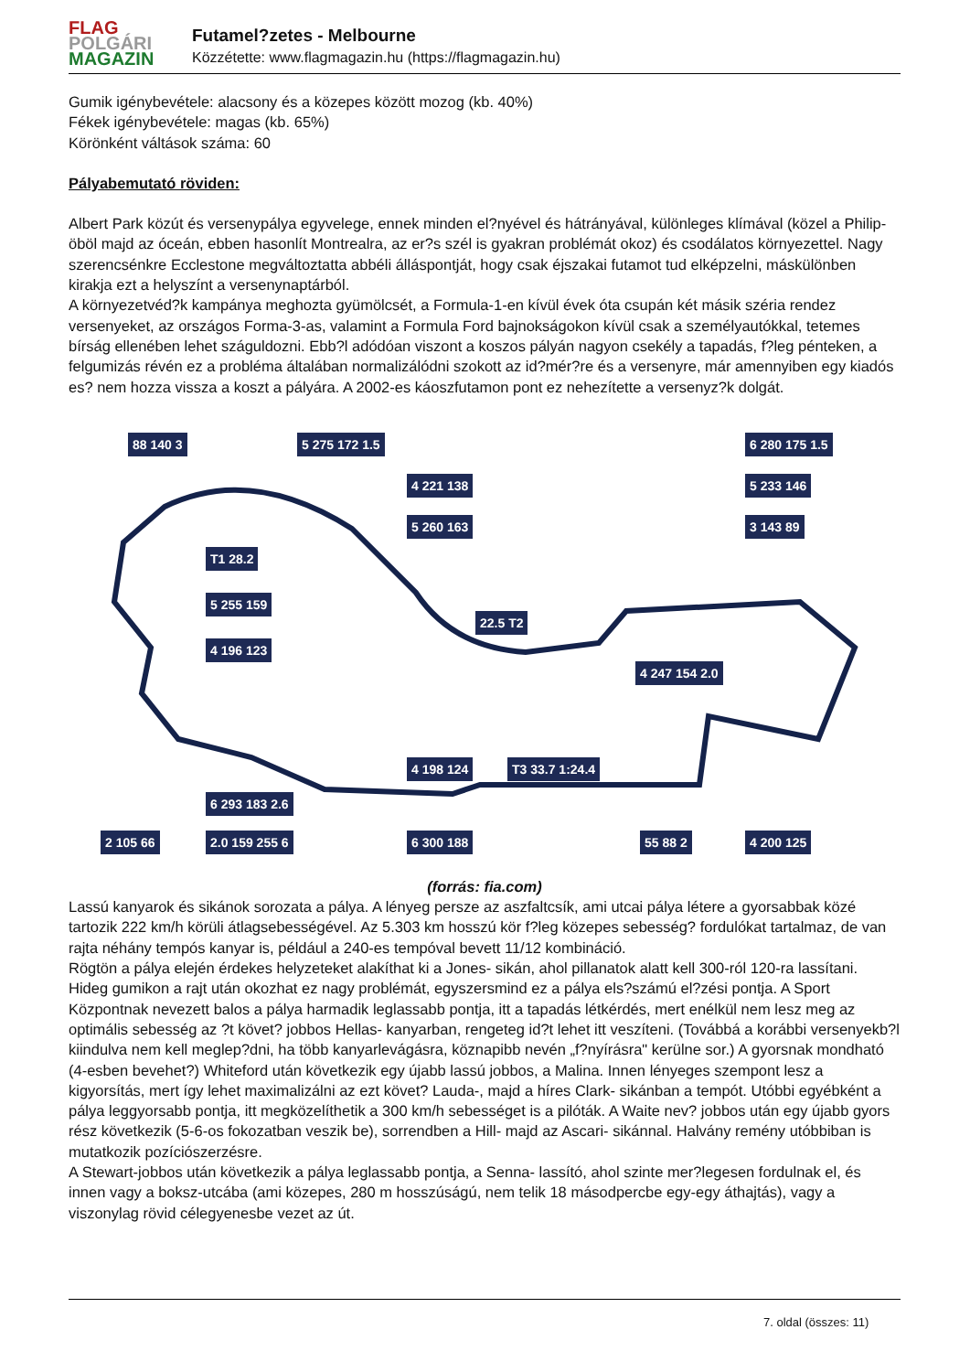FLAG
POLGÁRI
MAGAZIN
Futamel?zetes - Melbourne
Közzétette: www.flagmagazin.hu (https://flagmagazin.hu)
Gumik igénybevétele: alacsony és a közepes között mozog (kb. 40%)
Fékek igénybevétele: magas (kb. 65%)
Körönként váltások száma: 60
Pályabemutató röviden:
Albert Park közút és versenypálya egyvelege, ennek minden el?nyével és hátrányával, különleges klímával (közel a Philip-öböl majd az óceán, ebben hasonlít Montrealra, az er?s szél is gyakran problémát okoz) és csodálatos környezettel. Nagy szerencsénkre Ecclestone megváltoztatta abbéli álláspontját, hogy csak éjszakai futamot tud elképzelni, máskülönben kirakja ezt a helyszínt a versenynaptárból.
A környezetvéd?k kampánya meghozta gyümölcsét, a Formula-1-en kívül évek óta csupán két másik széria rendez versenyeket, az országos Forma-3-as, valamint a Formula Ford bajnokságokon kívül csak a személyautókkal, tetemes bírság ellenében lehet száguldozni. Ebb?l adódóan viszont a koszos pályán nagyon csekély a tapadás, f?leg pénteken, a felgumizás révén ez a probléma általában normalizálódni szokott az id?mér?re és a versenyre, már amennyiben egy kiadós es? nem hozza vissza a koszt a pályára. A 2002-es káoszfutamon pont ez nehezítette a versenyz?k dolgát.
88 140 3 5 275 172 1.5
4 221 138
5 260 163
T1 28.2
5 255 159
4 196 123
22.5 T2
4 247 154 2.0
6 280 175 1.5
5 233 146
3 143 89
4 198 124 T3 33.7 1:24.4
6 293 183 2.6
2 105 66 2.0 159 255 6 6 300 188 55 88 2 4 200 125
(forrás: fia.com)
Lassú kanyarok és sikánok sorozata a pálya. A lényeg persze az aszfaltcsík, ami utcai pálya létere a gyorsabbak közé tartozik 222 km/h körüli átlagsebességével. Az 5.303 km hosszú kör f?leg közepes sebesség? fordulókat tartalmaz, de van rajta néhány tempós kanyar is, például a 240-es tempóval bevett 11/12 kombináció.
Rögtön a pálya elején érdekes helyzeteket alakíthat ki a Jones- sikán, ahol pillanatok alatt kell 300-ról 120-ra lassítani. Hideg gumikon a rajt után okozhat ez nagy problémát, egyszersmind ez a pálya els?számú el?zési pontja. A Sport Központnak nevezett balos a pálya harmadik leglassabb pontja, itt a tapadás létkérdés, mert enélkül nem lesz meg az optimális sebesség az ?t követ? jobbos Hellas- kanyarban, rengeteg id?t lehet itt veszíteni. (Továbbá a korábbi versenyekb?l kiindulva nem kell meglep?dni, ha több kanyarlevágásra, köznapibb nevén „f?nyírásra" kerülne sor.) A gyorsnak mondható (4-esben bevehet?) Whiteford után következik egy újabb lassú jobbos, a Malina. Innen lényeges szempont lesz a kigyorsítás, mert így lehet maximalizálni az ezt követ? Lauda-, majd a híres Clark- sikánban a tempót. Utóbbi egyébként a pálya leggyorsabb pontja, itt megközelíthetik a 300 km/h sebességet is a pilóták. A Waite nev? jobbos után egy újabb gyors rész következik (5-6-os fokozatban veszik be), sorrendben a Hill- majd az Ascari- sikánnal. Halvány remény utóbbiban is mutatkozik pozíciószerzésre.
A Stewart-jobbos után következik a pálya leglassabb pontja, a Senna- lassító, ahol szinte mer?legesen fordulnak el, és innen vagy a boksz-utcába (ami közepes, 280 m hosszúságú, nem telik 18 másodpercbe egy-egy áthajtás), vagy a viszonylag rövid célegyenesbe vezet az út.
7. oldal (összes: 11)